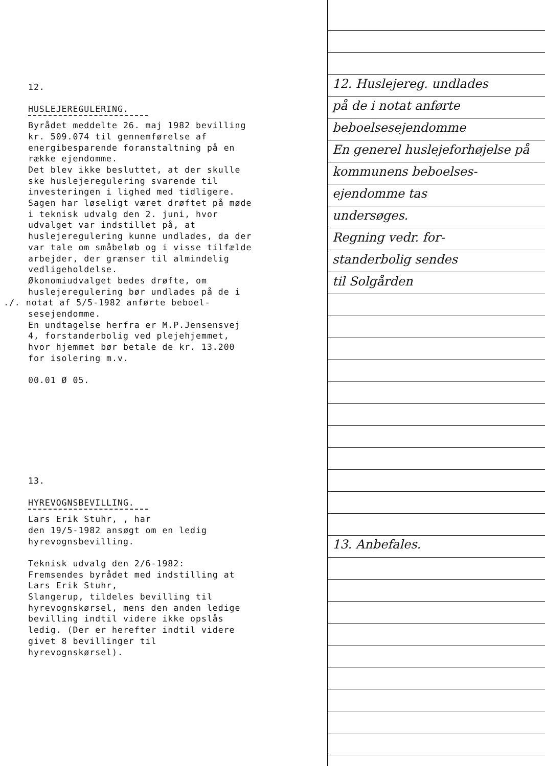12.
HUSLEJEREGULERING.
Byrådet meddelte 26. maj 1982 bevilling
kr. 509.074 til gennemførelse af
energibesparende foranstaltning på en
række ejendomme.
Det blev ikke besluttet, at der skulle
ske huslejeregulering svarende til
investeringen i lighed med tidligere.
Sagen har løseligt været drøftet på møde
i teknisk udvalg den 2. juni, hvor
udvalget var indstillet på, at
huslejeregulering kunne undlades, da der
var tale om småbeløb og i visse tilfælde
arbejder, der grænser til almindelig
vedligeholdelse.
Økonomiudvalget bedes drøfte, om
huslejeregulering bør undlades på de i
./. notat af 5/5-1982 anførte beboel-
sesejendomme.
En undtagelse herfra er M.P.Jensensvej
4, forstanderbolig ved plejehjemmet,
hvor hjemmet bør betale de kr. 13.200
for isolering m.v.
00.01 Ø 05.
13.
HYREVOGNSBEVILLING.
Lars Erik Stuhr, , har
den 19/5-1982 ansøgt om en ledig
hyrevognsbevilling.
Teknisk udvalg den 2/6-1982:
Fremsendes byrådet med indstilling at
Lars Erik Stuhr,
Slangerup, tildeles bevilling til
hyrevognskørsel, mens den anden ledige
bevilling indtil videre ikke opslås
ledig. (Der er herefter indtil videre
givet 8 bevillinger til
hyrevognskørsel).
12. Huslejereg. undlades
på de i notat anførte
beboelsesejendomme
En generel huslejeforhøjelse på kommunens beboelses-
ejendomme tas
undersøges.
Regning vedr. for-
standerbolig sendes
til Solgården
13. Anbefales.